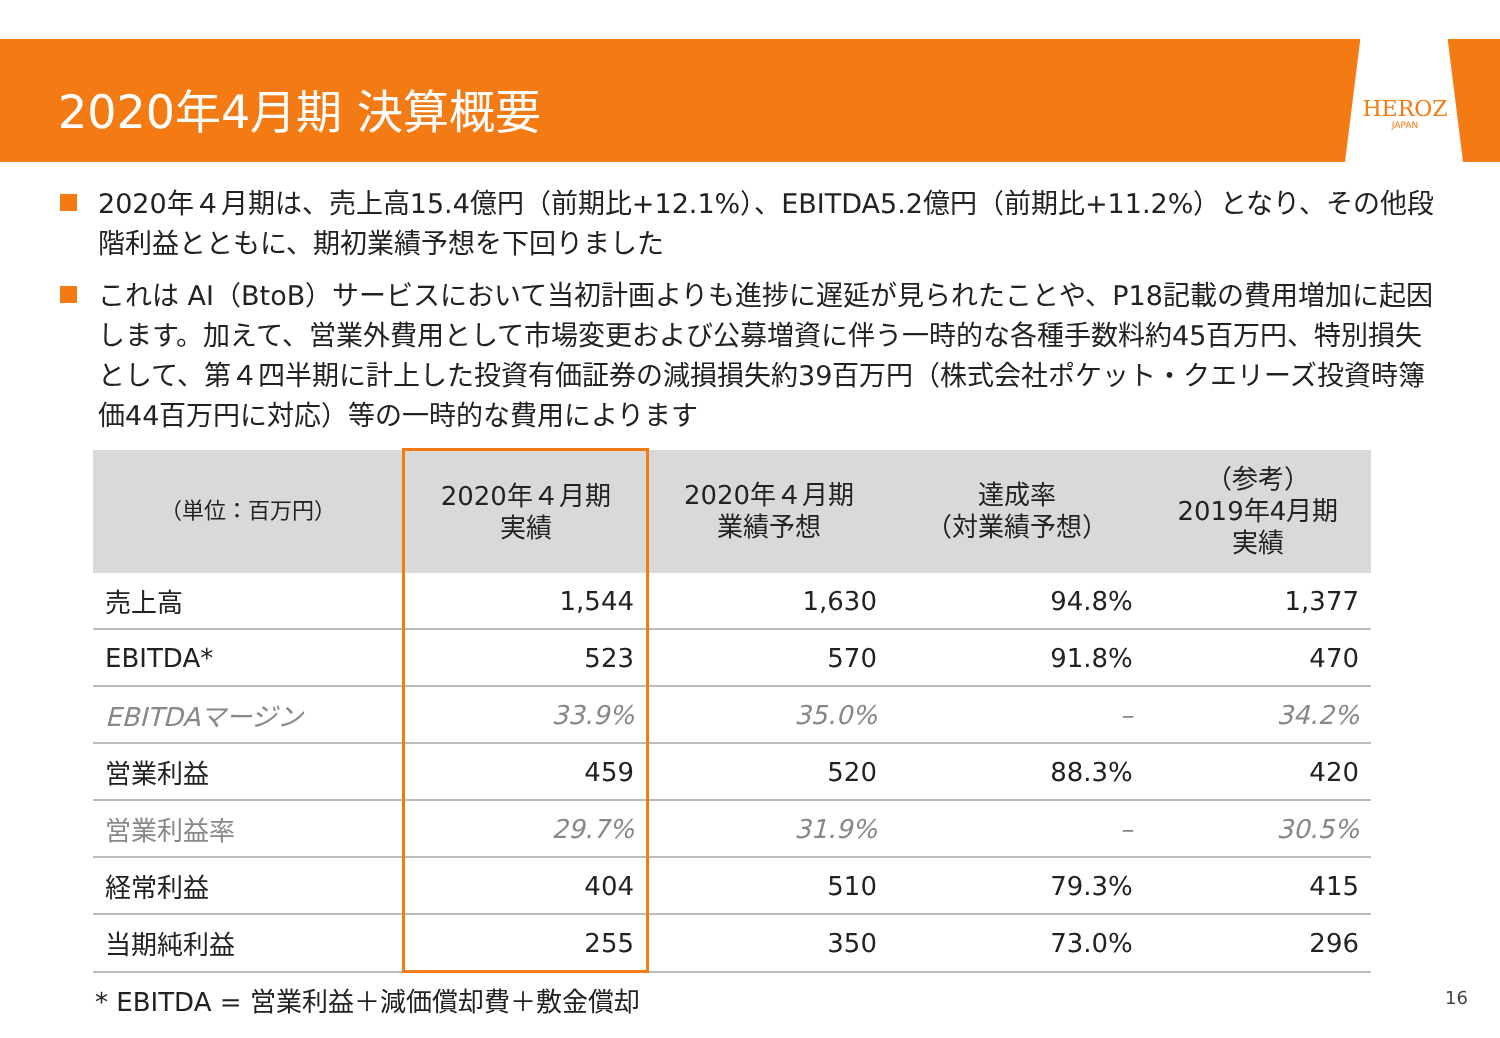2020年4月期 決算概要
HEROZ
JAPAN
2020年４月期は、売上高15.4億円（前期比+12.1%）、EBITDA5.2億円（前期比+11.2%）となり、その他段階利益とともに、期初業績予想を下回りました
これは AI（BtoB）サービスにおいて当初計画よりも進捗に遅延が見られたことや、P18記載の費用増加に起因します。加えて、営業外費用として市場変更および公募増資に伴う一時的な各種手数料約45百万円、特別損失として、第４四半期に計上した投資有価証券の減損損失約39百万円（株式会社ポケット・クエリーズ投資時簿価44百万円に対応）等の一時的な費用によります
| （単位：百万円） | 2020年４月期 実績 | 2020年４月期 業績予想 | 達成率 （対業績予想） | （参考） 2019年4月期 実績 |
| --- | --- | --- | --- | --- |
| 売上高 | 1,544 | 1,630 | 94.8% | 1,377 |
| EBITDA* | 523 | 570 | 91.8% | 470 |
| EBITDAマージン | 33.9% | 35.0% | – | 34.2% |
| 営業利益 | 459 | 520 | 88.3% | 420 |
| 営業利益率 | 29.7% | 31.9% | – | 30.5% |
| 経常利益 | 404 | 510 | 79.3% | 415 |
| 当期純利益 | 255 | 350 | 73.0% | 296 |
* EBITDA = 営業利益＋減価償却費＋敷金償却
16